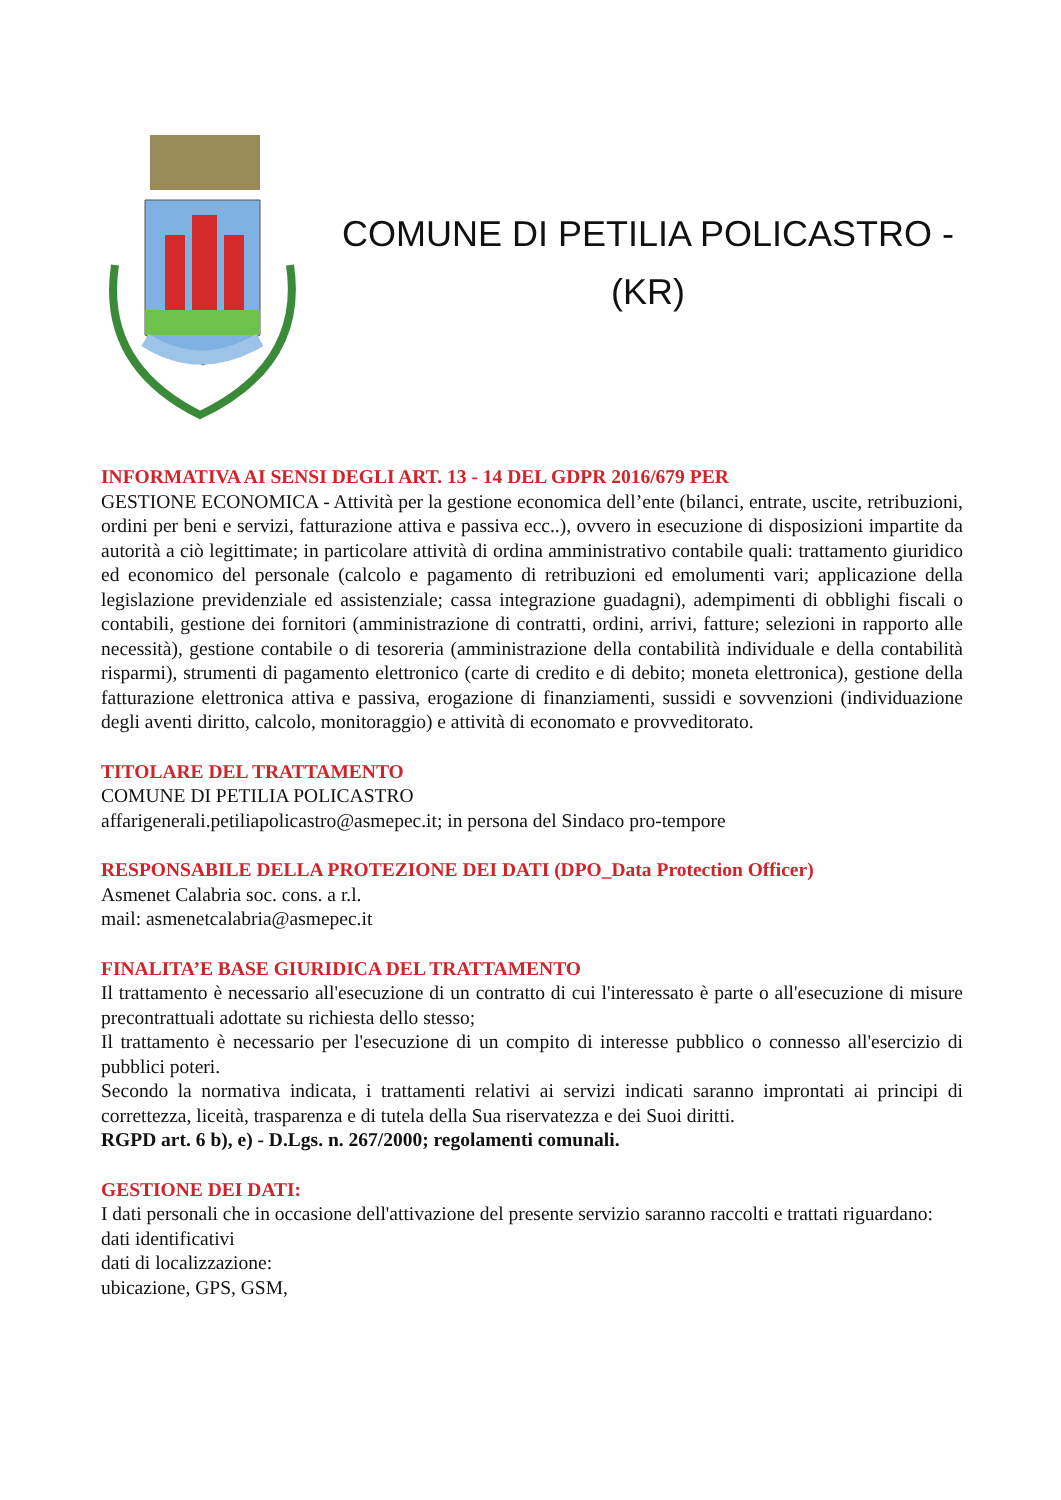COMUNE DI PETILIA POLICASTRO -
(KR)
INFORMATIVA AI SENSI DEGLI ART. 13 - 14 DEL GDPR 2016/679 PER
GESTIONE ECONOMICA - Attività per la gestione economica dell’ente (bilanci, entrate, uscite, retribuzioni, ordini per beni e servizi, fatturazione attiva e passiva ecc..), ovvero in esecuzione di disposizioni impartite da autorità a ciò legittimate; in particolare attività di ordina amministrativo contabile quali: trattamento giuridico ed economico del personale (calcolo e pagamento di retribuzioni ed emolumenti vari; applicazione della legislazione previdenziale ed assistenziale; cassa integrazione guadagni), adempimenti di obblighi fiscali o contabili, gestione dei fornitori (amministrazione di contratti, ordini, arrivi, fatture; selezioni in rapporto alle necessità), gestione contabile o di tesoreria (amministrazione della contabilità individuale e della contabilità risparmi), strumenti di pagamento elettronico (carte di credito e di debito; moneta elettronica), gestione della fatturazione elettronica attiva e passiva, erogazione di finanziamenti, sussidi e sovvenzioni (individuazione degli aventi diritto, calcolo, monitoraggio) e attività di economato e provveditorato.
TITOLARE DEL TRATTAMENTO
COMUNE DI PETILIA POLICASTRO
affarigenerali.petiliapolicastro@asmepec.it; in persona del Sindaco pro-tempore
RESPONSABILE DELLA PROTEZIONE DEI DATI (DPO_Data Protection Officer)
Asmenet Calabria soc. cons. a r.l.
mail: asmenetcalabria@asmepec.it
FINALITA’E BASE GIURIDICA DEL TRATTAMENTO
Il trattamento è necessario all'esecuzione di un contratto di cui l'interessato è parte o all'esecuzione di misure precontrattuali adottate su richiesta dello stesso;
Il trattamento è necessario per l'esecuzione di un compito di interesse pubblico o connesso all'esercizio di pubblici poteri.
Secondo la normativa indicata, i trattamenti relativi ai servizi indicati saranno improntati ai principi di correttezza, liceità, trasparenza e di tutela della Sua riservatezza e dei Suoi diritti.
RGPD art. 6 b), e) - D.Lgs. n. 267/2000; regolamenti comunali.
GESTIONE DEI DATI:
I dati personali che in occasione dell'attivazione del presente servizio saranno raccolti e trattati riguardano:
dati identificativi
dati di localizzazione:
ubicazione, GPS, GSM,